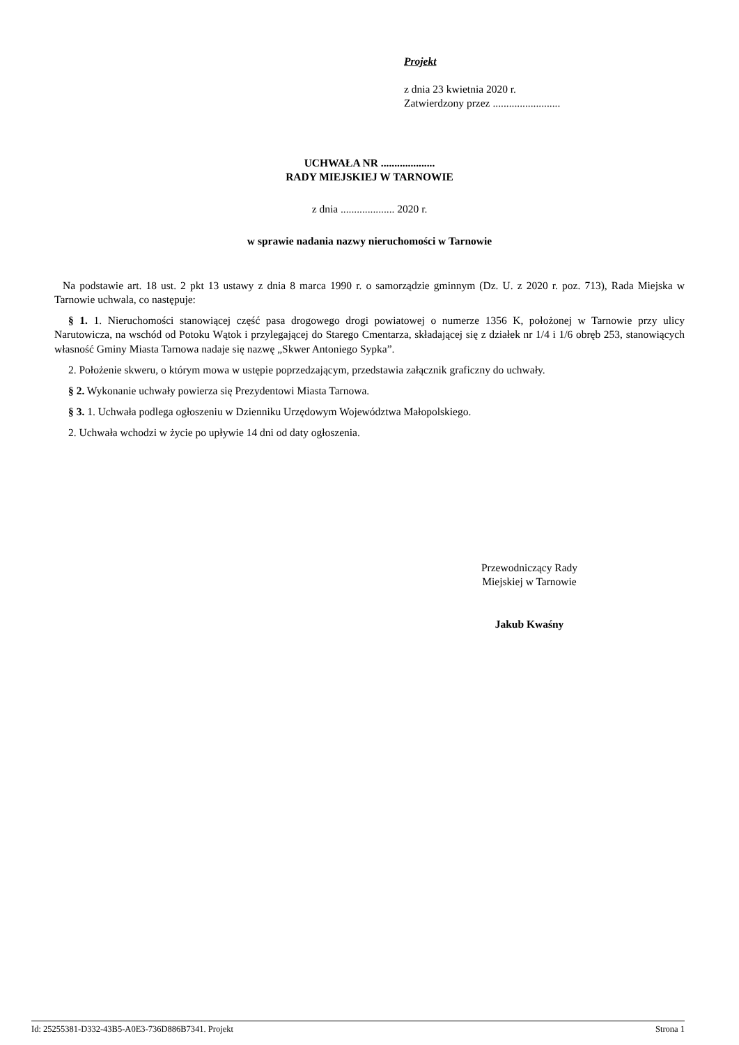Projekt
z dnia 23 kwietnia 2020 r.
Zatwierdzony przez .........................
UCHWAŁA NR ....................
RADY MIEJSKIEJ W TARNOWIE
z dnia .................... 2020 r.
w sprawie nadania nazwy nieruchomości w Tarnowie
Na podstawie art. 18 ust. 2 pkt 13 ustawy z dnia 8 marca 1990 r. o samorządzie gminnym (Dz. U. z 2020 r. poz. 713), Rada Miejska w Tarnowie uchwala, co następuje:
§ 1. 1. Nieruchomości stanowiącej część pasa drogowego drogi powiatowej o numerze 1356 K, położonej w Tarnowie przy ulicy Narutowicza, na wschód od Potoku Wątok i przylegającej do Starego Cmentarza, składającej się z działek nr 1/4 i 1/6 obręb 253, stanowiących własność Gminy Miasta Tarnowa nadaje się nazwę „Skwer Antoniego Sypka”.
2. Położenie skweru, o którym mowa w ustępie poprzedzającym, przedstawia załącznik graficzny do uchwały.
§ 2. Wykonanie uchwały powierza się Prezydentowi Miasta Tarnowa.
§ 3. 1. Uchwała podlega ogłoszeniu w Dzienniku Urzędowym Województwa Małopolskiego.
2. Uchwała wchodzi w życie po upływie 14 dni od daty ogłoszenia.
Przewodniczący Rady
Miejskiej w Tarnowie
Jakub Kwaśny
Id: 25255381-D332-43B5-A0E3-736D886B7341. Projekt Strona 1